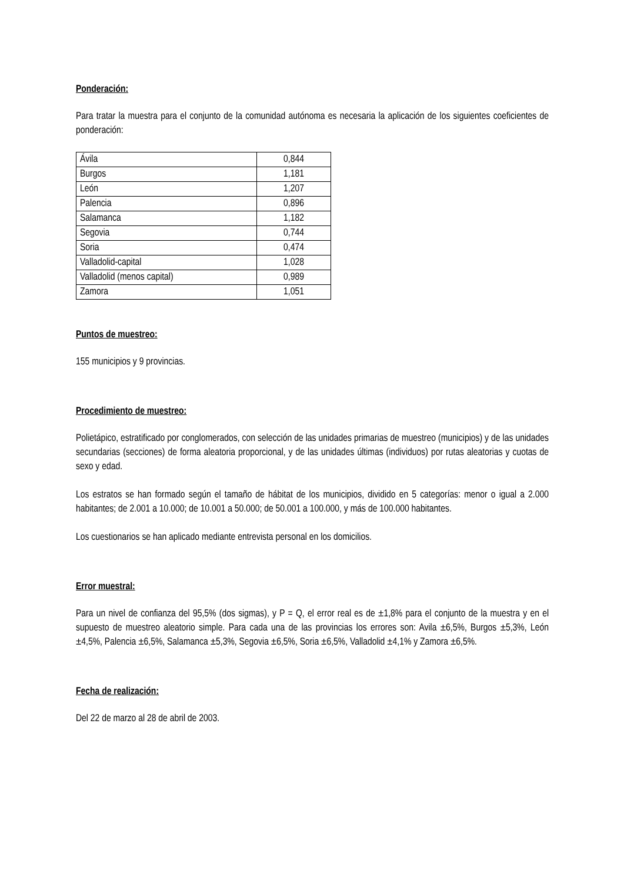Ponderación:
Para tratar la muestra para el conjunto de la comunidad autónoma es necesaria la aplicación de los siguientes coeficientes de ponderación:
| Ávila | 0,844 |
| Burgos | 1,181 |
| León | 1,207 |
| Palencia | 0,896 |
| Salamanca | 1,182 |
| Segovia | 0,744 |
| Soria | 0,474 |
| Valladolid-capital | 1,028 |
| Valladolid (menos capital) | 0,989 |
| Zamora | 1,051 |
Puntos de muestreo:
155 municipios y 9 provincias.
Procedimiento de muestreo:
Polietápico, estratificado por conglomerados, con selección de las unidades primarias de muestreo (municipios) y de las unidades secundarias (secciones) de forma aleatoria proporcional, y de las unidades últimas (individuos) por rutas aleatorias y cuotas de sexo y edad.
Los estratos se han formado según el tamaño de hábitat de los municipios, dividido en 5 categorías: menor o igual a 2.000 habitantes; de 2.001 a 10.000; de 10.001 a 50.000; de 50.001 a 100.000, y más de 100.000 habitantes.
Los cuestionarios se han aplicado mediante entrevista personal en los domicilios.
Error muestral:
Para un nivel de confianza del 95,5% (dos sigmas), y P = Q, el error real es de ±1,8% para el conjunto de la muestra y en el supuesto de muestreo aleatorio simple. Para cada una de las provincias los errores son: Avila ±6,5%, Burgos ±5,3%, León ±4,5%, Palencia ±6,5%, Salamanca ±5,3%, Segovia ±6,5%, Soria ±6,5%, Valladolid ±4,1% y Zamora ±6,5%.
Fecha de realización:
Del 22 de marzo al 28 de abril de 2003.